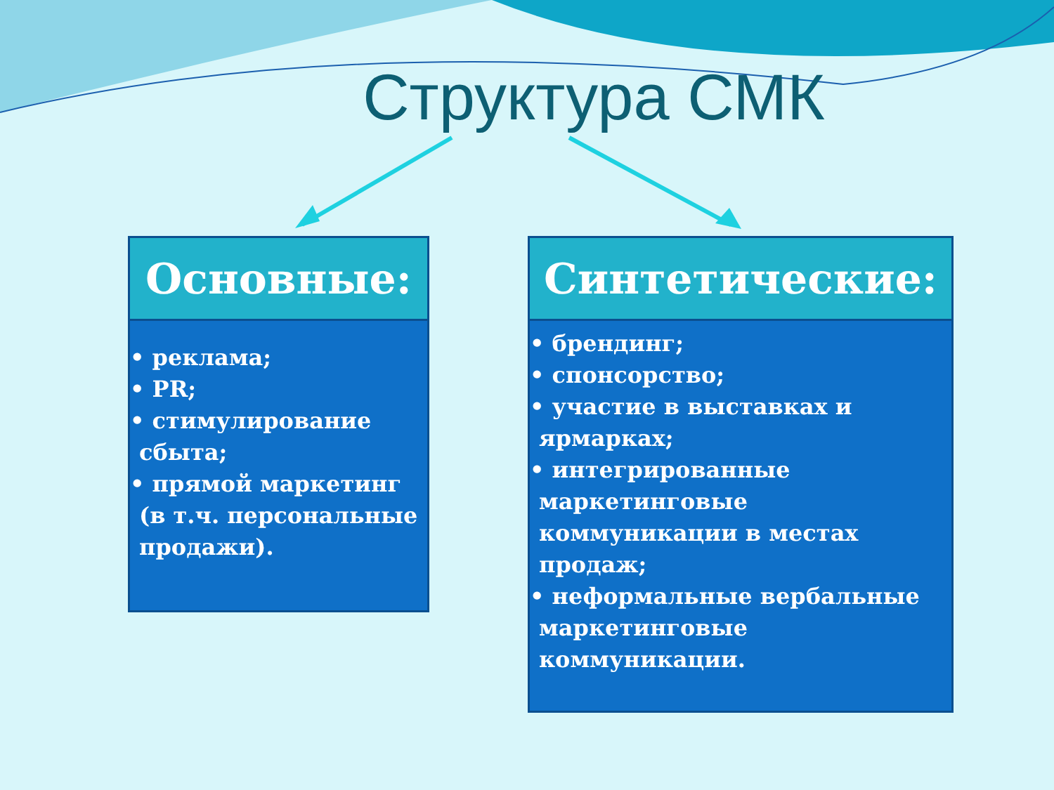Структура СМК
Основные:
• реклама;
• PR;
• стимулирование
сбыта;
• прямой маркетинг
(в т.ч. персональные
продажи).
Синтетические:
• брендинг;
• спонсорство;
• участие в выставках и
ярмарках;
• интегрированные
маркетинговые
коммуникации в местах
продаж;
• неформальные вербальные
маркетинговые
коммуникации.